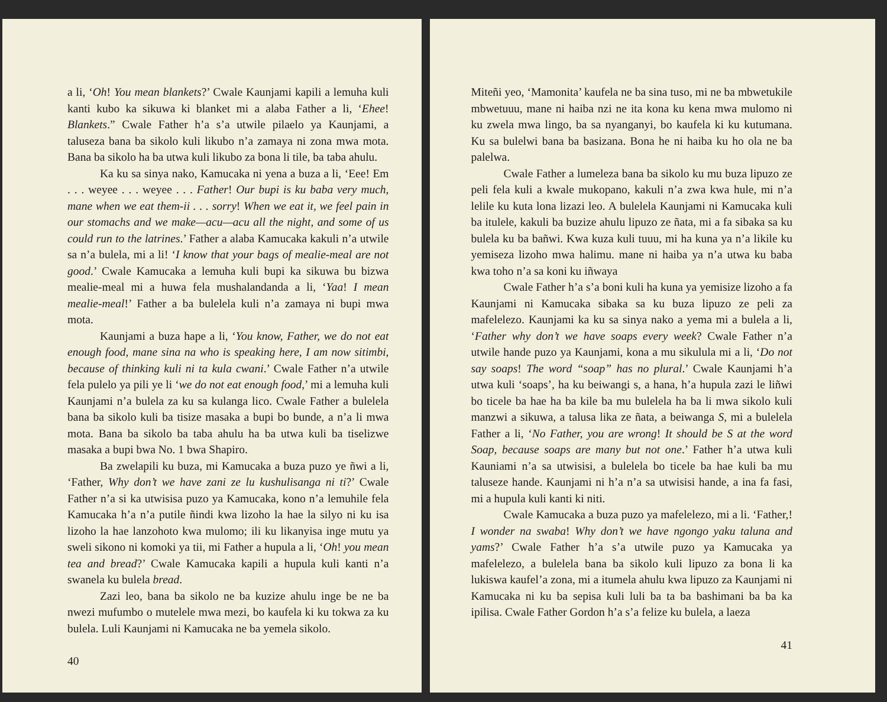a li, ‘Oh! You mean blankets?’ Cwale Kaunjami kapili a lemuha kuli kanti kubo ka sikuwa ki blanket mi a alaba Father a li, ‘Ehee! Blankets.” Cwale Father h’a s’a utwile pilaelo ya Kaunjami, a taluseza bana ba sikolo kuli likubo n’a zamaya ni zona mwa mota. Bana ba sikolo ha ba utwa kuli likubo za bona li tile, ba taba ahulu.
Ka ku sa sinya nako, Kamucaka ni yena a buza a li, ‘Eee! Em . . . weyee . . . weyee . . . Father! Our bupi is ku baba very much, mane when we eat them-ii . . . sorry! When we eat it, we feel pain in our stomachs and we make—acu—acu all the night, and some of us could run to the latrines.’ Father a alaba Kamucaka kakuli n’a utwile sa n’a bulela, mi a li! ‘I know that your bags of mealie-meal are not good.’ Cwale Kamucaka a lemuha kuli bupi ka sikuwa bu bizwa mealie-meal mi a huwa fela mushalandanda a li, ‘Yaa! I mean mealie-meal!’ Father a ba bulelela kuli n’a zamaya ni bupi mwa mota.
Kaunjami a buza hape a li, ‘You know, Father, we do not eat enough food, mane sina na who is speaking here, I am now sitimbi, because of thinking kuli ni ta kula cwani.’ Cwale Father n’a utwile fela pulelo ya pili ye li ‘we do not eat enough food,’ mi a lemuha kuli Kaunjami n’a bulela za ku sa kulanga lico. Cwale Father a bulelela bana ba sikolo kuli ba tisize masaka a bupi bo bunde, a n’a li mwa mota. Bana ba sikolo ba taba ahulu ha ba utwa kuli ba tiselizwe masaka a bupi bwa No. 1 bwa Shapiro.
Ba zwelapili ku buza, mi Kamucaka a buza puzo ye ñwi a li, ‘Father, Why don’t we have zani ze lu kushulisanga ni ti?’ Cwale Father n’a si ka utwisisa puzo ya Kamucaka, kono n’a lemuhile fela Kamucaka h’a n’a putile ñindi kwa lizoho la hae la silyo ni ku isa lizoho la hae lanzohoto kwa mulomo; ili ku likanyisa inge mutu ya sweli sikono ni komoki ya tii, mi Father a hupula a li, ‘Oh! you mean tea and bread?’ Cwale Kamucaka kapili a hupula kuli kanti n’a swanela ku bulela bread.
Zazi leo, bana ba sikolo ne ba kuzize ahulu inge be ne ba nwezi mufumbo o mutelele mwa mezi, bo kaufela ki ku tokwa za ku bulela. Luli Kaunjami ni Kamucaka ne ba yemela sikolo.
40
Miteñi yeo, ‘Mamonita’ kaufela ne ba sina tuso, mi ne ba mbwetukile mbwetuuu, mane ni haiba nzi ne ita kona ku kena mwa mulomo ni ku zwela mwa lingo, ba sa nyanganyi, bo kaufela ki ku kutumana. Ku sa bulelwi bana ba basizana. Bona he ni haiba ku ho ola ne ba palelwa.
Cwale Father a lumeleza bana ba sikolo ku mu buza lipuzo ze peli fela kuli a kwale mukopano, kakuli n’a zwa kwa hule, mi n’a lelile ku kuta lona lizazi leo. A bulelela Kaunjami ni Kamucaka kuli ba itulele, kakuli ba buzize ahulu lipuzo ze ñata, mi a fa sibaka sa ku bulela ku ba bañwi. Kwa kuza kuli tuuu, mi ha kuna ya n’a likile ku yemiseza lizoho mwa halimu. mane ni haiba ya n’a utwa ku baba kwa toho n’a sa koni ku iñwaya
Cwale Father h’a s’a boni kuli ha kuna ya yemisize lizoho a fa Kaunjami ni Kamucaka sibaka sa ku buza lipuzo ze peli za mafelelezo. Kaunjami ka ku sa sinya nako a yema mi a bulela a li, ‘Father why don’t we have soaps every week? Cwale Father n’a utwile hande puzo ya Kaunjami, kona a mu sikulula mi a li, ‘Do not say soaps! The word “soap” has no plural.’ Cwale Kaunjami h’a utwa kuli ‘soaps’, ha ku beiwangi s, a hana, h’a hupula zazi le liñwi bo ticele ba hae ha ba kile ba mu bulelela ha ba li mwa sikolo kuli manzwi a sikuwa, a talusa lika ze ñata, a beiwanga S, mi a bulelela Father a li, ‘No Father, you are wrong! It should be S at the word Soap, because soaps are many but not one.’ Father h’a utwa kuli Kauniami n’a sa utwisisi, a bulelela bo ticele ba hae kuli ba mu taluseze hande. Kaunjami ni h’a n’a sa utwisisi hande, a ina fa fasi, mi a hupula kuli kanti ki niti.
Cwale Kamucaka a buza puzo ya mafelelezo, mi a li. ‘Father,! I wonder na swaba! Why don’t we have ngongo yaku taluna and yams?’ Cwale Father h’a s’a utwile puzo ya Kamucaka ya mafelelezo, a bulelela bana ba sikolo kuli lipuzo za bona li ka lukiswa kaufel’a zona, mi a itumela ahulu kwa lipuzo za Kaunjami ni Kamucaka ni ku ba sepisa kuli luli ba ta ba bashimani ba ba ka ipilisa. Cwale Father Gordon h’a s’a felize ku bulela, a laeza
41